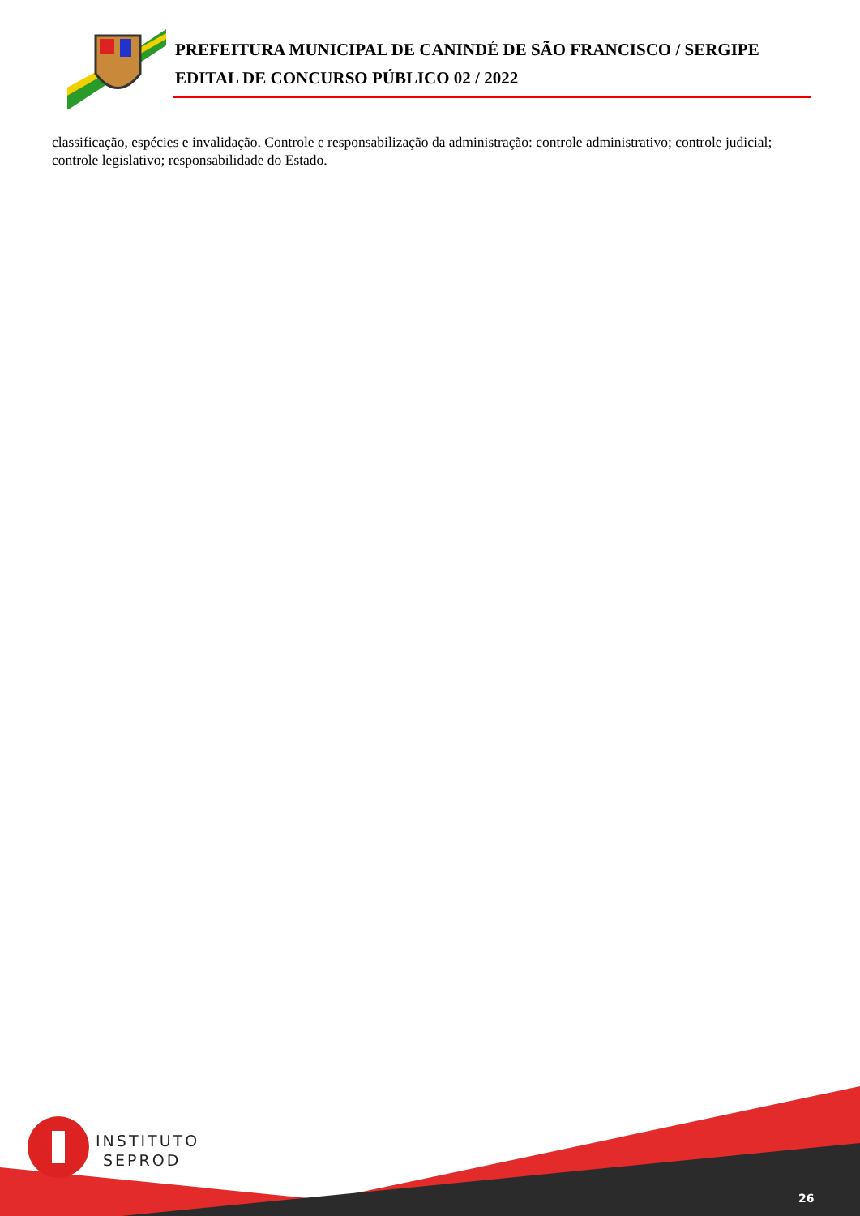PREFEITURA MUNICIPAL DE CANINDÉ DE SÃO FRANCISCO / SERGIPE
EDITAL DE CONCURSO PÚBLICO 02 / 2022
classificação, espécies e invalidação. Controle e responsabilização da administração: controle administrativo; controle judicial; controle legislativo; responsabilidade do Estado.
INSTITUTO
SEPROD
26